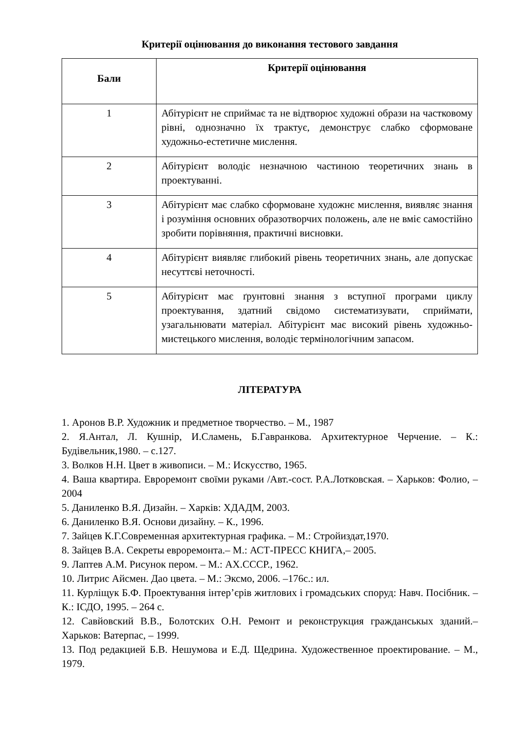Критерії оцінювання до виконання тестового завдання
| Бали | Критерії оцінювання |
| --- | --- |
| 1 | Абітурієнт не сприймає та не відтворює художні образи на частковому рівні, однозначно їх трактує, демонструє слабко сформоване художньо-естетичне мислення. |
| 2 | Абітурієнт володіє незначною частиною теоретичних знань в проектуванні. |
| 3 | Абітурієнт має слабко сформоване художнє мислення, виявляє знання і розуміння основних образотворчих положень, але не вміє самостійно зробити порівняння, практичні висновки. |
| 4 | Абітурієнт виявляє глибокий рівень теоретичних знань, але допускає несуттєві неточності. |
| 5 | Абітурієнт має ґрунтовні знання з вступної програми циклу проектування, здатний свідомо систематизувати, сприймати, узагальнювати матеріал. Абітурієнт має високий рівень художньо-мистецького мислення, володіє термінологічним запасом. |
ЛІТЕРАТУРА
1. Аронов В.Р. Художник и предметное творчество. – М., 1987
2. Я.Антал, Л. Кушнір, И.Сламень, Б.Гавранкова. Архитектурное Черчение. – К.: Будівельник,1980. – с.127.
3. Волков Н.Н. Цвет в живописи. – М.: Искусство, 1965.
4. Ваша квартира. Евроремонт своїми руками /Авт.-сост. Р.А.Лотковская. – Харьков: Фолио, – 2004
5. Даниленко В.Я. Дизайн. – Харків: ХДАДМ, 2003.
6. Даниленко В.Я. Основи дизайну. – К., 1996.
7. Зайцев К.Г.Современная архитектурная графика. – М.: Стройиздат,1970.
8. Зайцев В.А. Секреты евроремонта.– М.: АСТ-ПРЕСС КНИГА,– 2005.
9. Лаптев А.М. Рисунок пером. – М.: АХ.СССР., 1962.
10. Литрис Айсмен. Дао цвета. – М.: Эксмо, 2006. –176с.: ил.
11. Курліщук Б.Ф. Проектування інтер’єрів житлових і громадських споруд: Навч. Посібник. – К.: ІСДО, 1995. – 264 с.
12. Савйовский В.В., Болотских О.Н. Ремонт и реконструкция гражданськых зданий.– Харьков: Ватерпас, – 1999.
13. Под редакцией Б.В. Нешумова и Е.Д. Щедрина. Художественное проектирование. – М., 1979.